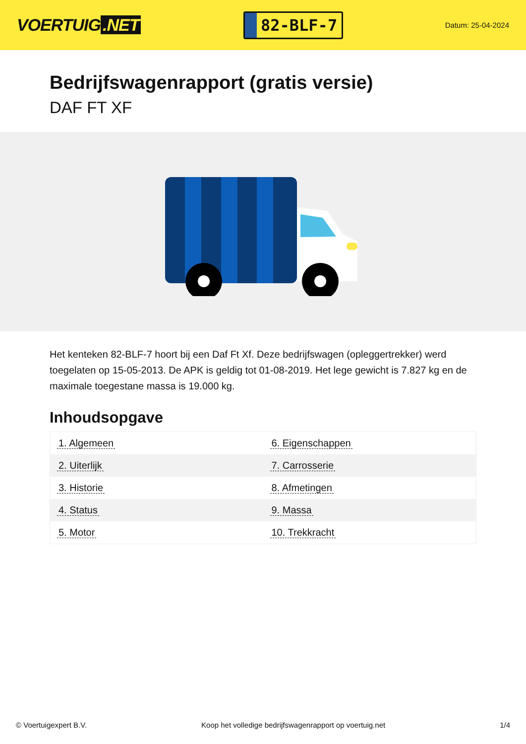VOERTUIG.NET
82-BLF-7
Datum: 25-04-2024
Bedrijfswagenrapport (gratis versie)
DAF FT XF
Het kenteken 82-BLF-7 hoort bij een Daf Ft Xf. Deze bedrijfswagen (opleggertrekker) werd toegelaten op 15-05-2013. De APK is geldig tot 01-08-2019. Het lege gewicht is 7.827 kg en de maximale toegestane massa is 19.000 kg.
Inhoudsopgave
| 1. Algemeen | 6. Eigenschappen |
| 2. Uiterlijk | 7. Carrosserie |
| 3. Historie | 8. Afmetingen |
| 4. Status | 9. Massa |
| 5. Motor | 10. Trekkracht |
© Voertuigexpert B.V. Koop het volledige bedrijfswagenrapport op voertuig.net 1/4